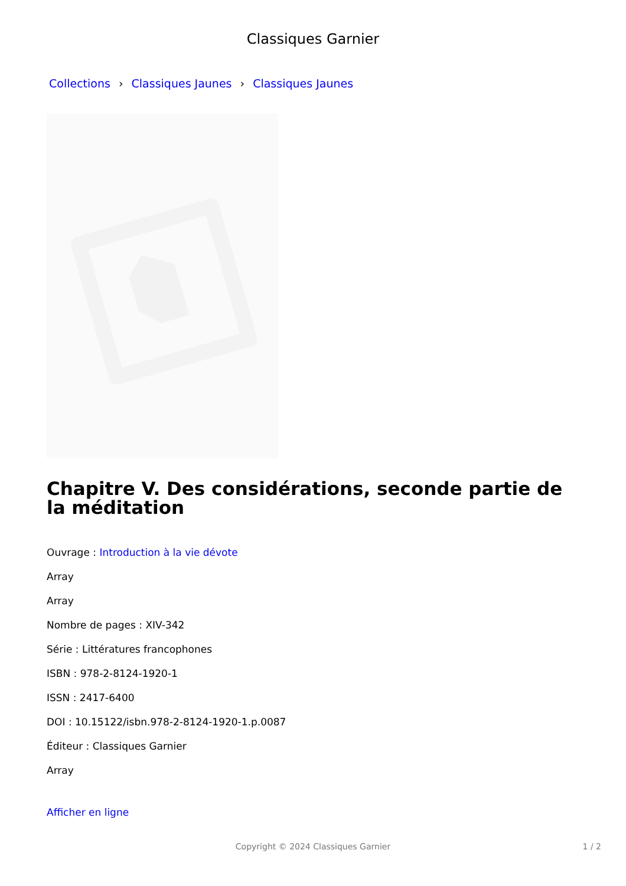Classiques Garnier
Collections › Classiques Jaunes › Classiques Jaunes
Chapitre V. Des considérations, seconde partie de la méditation
Ouvrage : Introduction à la vie dévote
Array
Array
Nombre de pages : XIV-342
Série : Littératures francophones
ISBN : 978-2-8124-1920-1
ISSN : 2417-6400
DOI : 10.15122/isbn.978-2-8124-1920-1.p.0087
Éditeur : Classiques Garnier
Array
Afficher en ligne
Copyright © 2024 Classiques Garnier
1 / 2